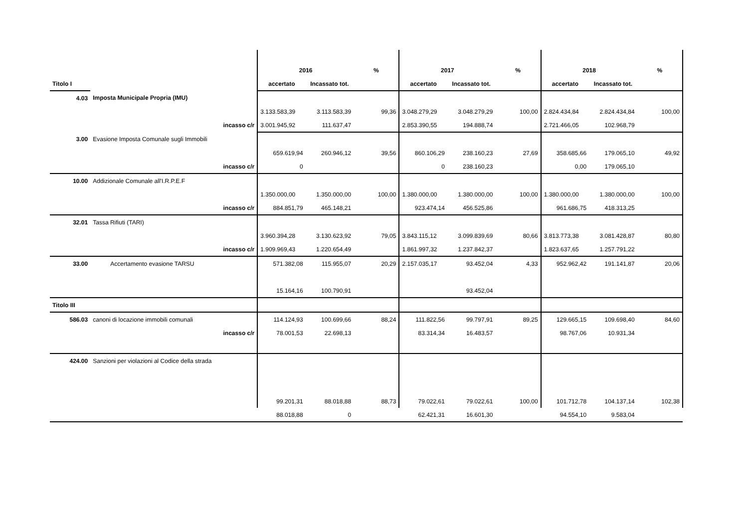| | | 2016 | | % | 2017 | | % | 2018 | | % |
| Titolo I | | accertato | Incassato tot. | | accertato | Incassato tot. | | accertato | Incassato tot. | |
| 4.03 | Imposta Municipale Propria (IMU) | | | | | | | | | |
| | | 3.133.583,39 | 3.113.583,39 | 99,36 | 3.048.279,29 | 3.048.279,29 | 100,00 | 2.824.434,84 | 2.824.434,84 | 100,00 |
| | incasso c/r | 3.001.945,92 | 111.637,47 | | 2.853.390,55 | 194.888,74 | | 2.721.466,05 | 102.968,79 | |
| 3.00 | Evasione Imposta Comunale sugli Immobili | | | | | | | | | |
| | | 659.619,94 | 260.946,12 | 39,56 | 860.106,29 | 238.160,23 | 27,69 | 358.685,66 | 179.065,10 | 49,92 |
| | incasso c/r | 0 | | | 0 | 238.160,23 | | 0,00 | 179.065,10 | |
| 10.00 | Addizionale Comunale all'I.R.P.E.F | | | | | | | | | |
| | | 1.350.000,00 | 1.350.000,00 | 100,00 | 1.380.000,00 | 1.380.000,00 | 100,00 | 1.380.000,00 | 1.380.000,00 | 100,00 |
| | incasso c/r | 884.851,79 | 465.148,21 | | 923.474,14 | 456.525,86 | | 961.686,75 | 418.313,25 | |
| 32.01 | Tassa Rifiuti (TARI) | | | | | | | | | |
| | | 3.960.394,28 | 3.130.623,92 | 79,05 | 3.843.115,12 | 3.099.839,69 | 80,66 | 3.813.773,38 | 3.081.428,87 | 80,80 |
| | incasso c/r | 1.909.969,43 | 1.220.654,49 | | 1.861.997,32 | 1.237.842,37 | | 1.823.637,65 | 1.257.791,22 | |
| 33.00 | Accertamento evasione TARSU | 571.382,08 | 115.955,07 | 20,29 | 2.157.035,17 | 93.452,04 | 4,33 | 952.962,42 | 191.141,87 | 20,06 |
| | | 15.164,16 | 100.790,91 | | | 93.452,04 | | | | |
| Titolo III | | | | | | | | | | |
| 586.03 | canoni di locazione immobili comunali | 114.124,93 | 100.699,66 | 88,24 | 111.822,56 | 99.797,91 | 89,25 | 129.665,15 | 109.698,40 | 84,60 |
| | incasso c/r | 78.001,53 | 22.698,13 | | 83.314,34 | 16.483,57 | | 98.767,06 | 10.931,34 | |
| 424.00 | Sanzioni per violazioni al Codice della strada | | | | | | | | | |
| | | 99.201,31 | 88.018,88 | 88,73 | 79.022,61 | 79.022,61 | 100,00 | 101.712,78 | 104.137,14 | 102,38 |
| | | 88.018,88 | 0 | | 62.421,31 | 16.601,30 | | 94.554,10 | 9.583,04 | |